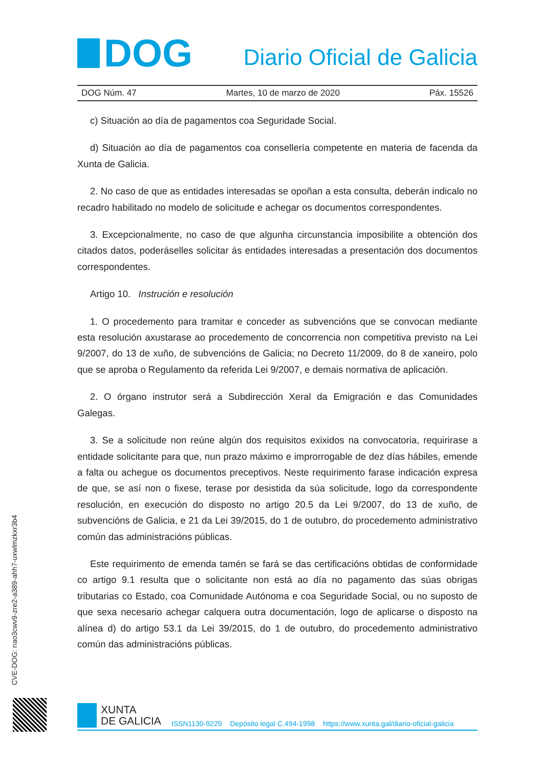DOG
Diario Oficial de Galicia
DOG Núm. 47 Martes, 10 de marzo de 2020 Páx. 15526
c) Situación ao día de pagamentos coa Seguridade Social.
d) Situación ao día de pagamentos coa consellería competente en materia de facenda da Xunta de Galicia.
2. No caso de que as entidades interesadas se opoñan a esta consulta, deberán indicalo no recadro habilitado no modelo de solicitude e achegar os documentos correspondentes.
3. Excepcionalmente, no caso de que algunha circunstancia imposibilite a obtención dos citados datos, poderáselles solicitar ás entidades interesadas a presentación dos documentos correspondentes.
Artigo 10. Instrución e resolución
1. O procedemento para tramitar e conceder as subvencións que se convocan mediante esta resolución axustarase ao procedemento de concorrencia non competitiva previsto na Lei 9/2007, do 13 de xuño, de subvencións de Galicia; no Decreto 11/2009, do 8 de xaneiro, polo que se aproba o Regulamento da referida Lei 9/2007, e demais normativa de aplicación.
2. O órgano instrutor será a Subdirección Xeral da Emigración e das Comunidades Galegas.
3. Se a solicitude non reúne algún dos requisitos exixidos na convocatoria, requirirase a entidade solicitante para que, nun prazo máximo e improrrogable de dez días hábiles, emende a falta ou achegue os documentos preceptivos. Neste requirimento farase indicación expresa de que, se así non o fixese, terase por desistida da súa solicitude, logo da correspondente resolución, en execución do disposto no artigo 20.5 da Lei 9/2007, do 13 de xuño, de subvencións de Galicia, e 21 da Lei 39/2015, do 1 de outubro, do procedemento administrativo común das administracións públicas.
Este requirimento de emenda tamén se fará se das certificacións obtidas de conformidade co artigo 9.1 resulta que o solicitante non está ao día no pagamento das súas obrigas tributarias co Estado, coa Comunidade Autónoma e coa Seguridade Social, ou no suposto de que sexa necesario achegar calquera outra documentación, logo de aplicarse o disposto na alínea d) do artigo 53.1 da Lei 39/2015, do 1 de outubro, do procedemento administrativo común das administracións públicas.
CVE-DOG: nao3cwv9-zre2-a389-ahh7-uxwlmzkxr3b4
XUNTA
DE GALICIA
ISSN1130-9229 Depósito legal C.494-1998 https://www.xunta.gal/diario-oficial-galicia